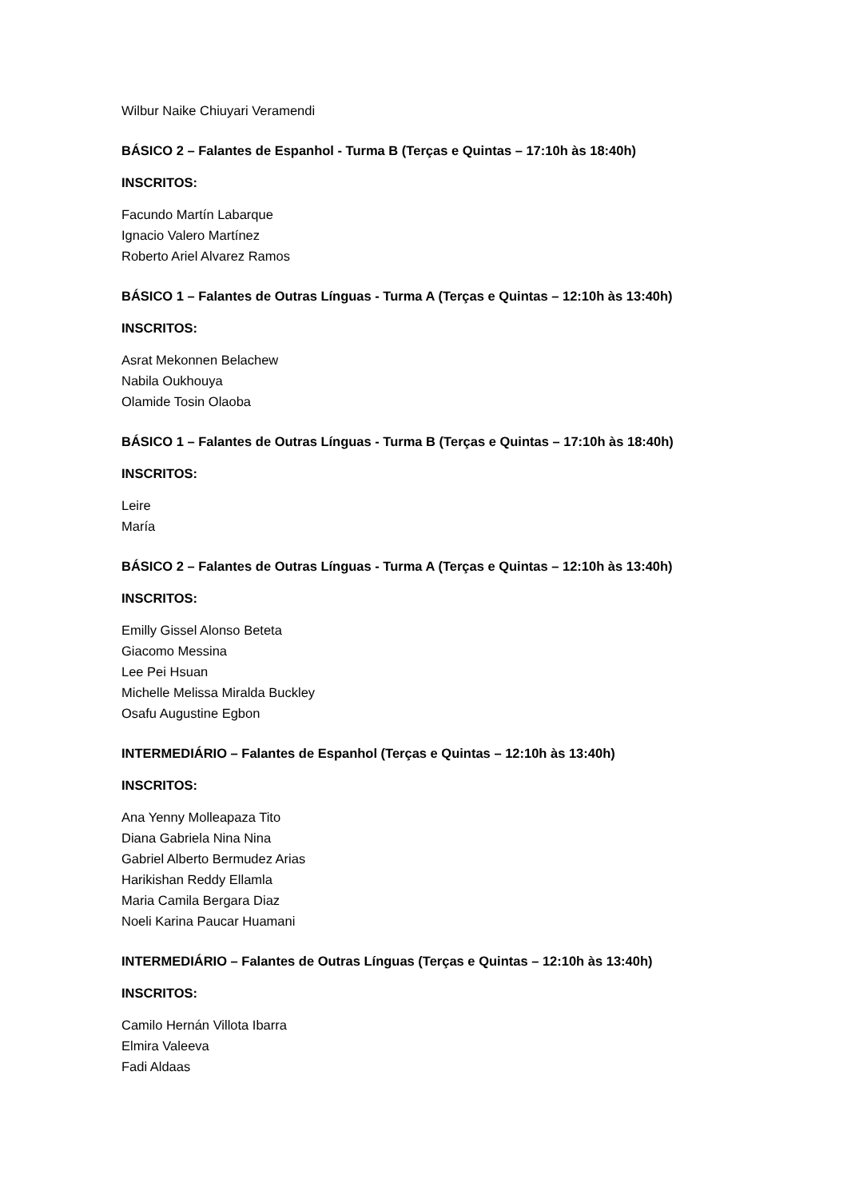Wilbur Naike Chiuyari Veramendi
BÁSICO 2 – Falantes de Espanhol - Turma B (Terças e Quintas – 17:10h às 18:40h)
INSCRITOS:
Facundo Martín Labarque
Ignacio Valero Martínez
Roberto Ariel Alvarez Ramos
BÁSICO 1 – Falantes de Outras Línguas - Turma A (Terças e Quintas – 12:10h às 13:40h)
INSCRITOS:
Asrat Mekonnen Belachew
Nabila Oukhouya
Olamide Tosin Olaoba
BÁSICO 1 – Falantes de Outras Línguas - Turma B (Terças e Quintas – 17:10h às 18:40h)
INSCRITOS:
Leire
María
BÁSICO 2 – Falantes de Outras Línguas - Turma A (Terças e Quintas – 12:10h às 13:40h)
INSCRITOS:
Emilly Gissel Alonso Beteta
Giacomo Messina
Lee Pei Hsuan
Michelle Melissa Miralda Buckley
Osafu Augustine Egbon
INTERMEDIÁRIO – Falantes de Espanhol (Terças e Quintas – 12:10h às 13:40h)
INSCRITOS:
Ana Yenny Molleapaza Tito
Diana Gabriela Nina Nina
Gabriel Alberto Bermudez Arias
Harikishan Reddy Ellamla
Maria Camila Bergara Diaz
Noeli Karina Paucar Huamani
INTERMEDIÁRIO – Falantes de Outras Línguas (Terças e Quintas – 12:10h às 13:40h)
INSCRITOS:
Camilo Hernán Villota Ibarra
Elmira Valeeva
Fadi Aldaas